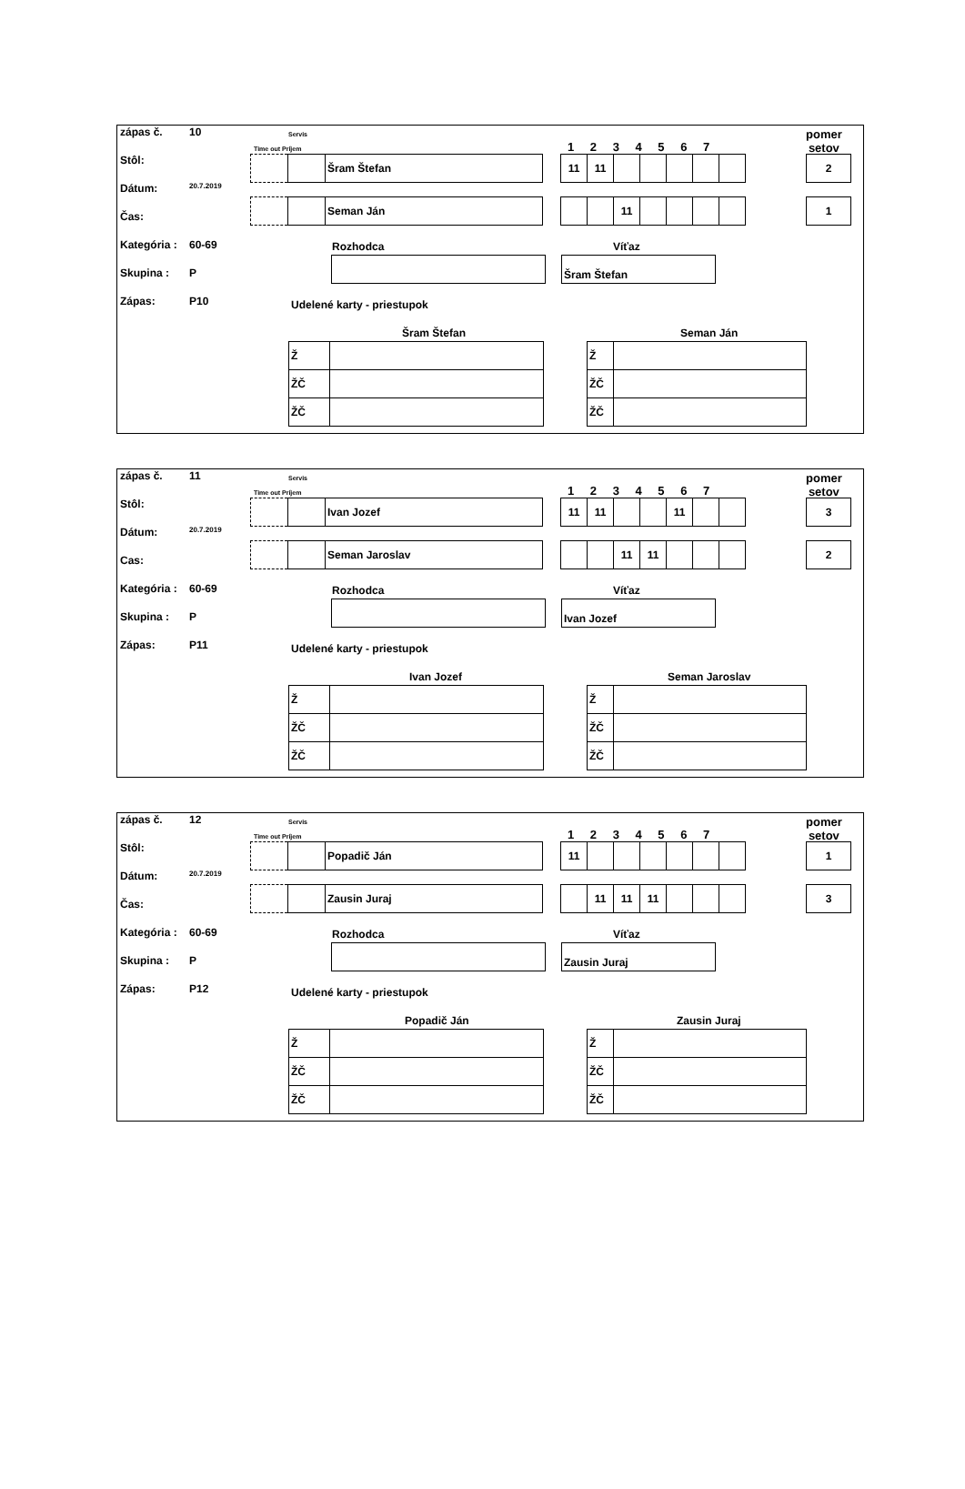zápas č. 10
Stôl:
Dátum: 20.7.2019
Čas:
Kategória : 60-69
Skupina : P
Zápas: P10
Servis
Time out Príjem 1 2 3 4 5 6 7
pomer
setov
| | | Šram Štefan |
| 11 | 11 | | | | | |
| 2 |
| | | Seman Ján |
| | | 11 | | | | |
| 1 |
Rozhodca Víťaz
Šram Štefan
Udelené karty - priestupok
Šram Štefan Seman Ján
| Ž | |
| ŽČ | |
| ŽČ | |
| Ž | |
| ŽČ | |
| ŽČ | |
zápas č. 11
Stôl:
Dátum: 20.7.2019
Cas:
Kategória : 60-69
Skupina : P
Zápas: P11
Servis
Time out Príjem 1 2 3 4 5 6 7
pomer
setov
| | | Ivan Jozef |
| 11 | 11 | | | 11 | | |
| 3 |
| | | Seman Jaroslav |
| | | 11 | 11 | | | |
| 2 |
Rozhodca Víťaz
Ivan Jozef
Udelené karty - priestupok
Ivan Jozef Seman Jaroslav
| Ž | |
| ŽČ | |
| ŽČ | |
| Ž | |
| ŽČ | |
| ŽČ | |
zápas č. 12
Stôl:
Dátum: 20.7.2019
Čas:
Kategória : 60-69
Skupina : P
Zápas: P12
Servis
Time out Príjem 1 2 3 4 5 6 7
pomer
setov
| | | Popadič Ján |
| 11 | | | | | | |
| 1 |
| | | Zausin Juraj |
| | 11 | 11 | 11 | | | |
| 3 |
Rozhodca Víťaz
Zausin Juraj
Udelené karty - priestupok
Popadič Ján Zausin Juraj
| Ž | |
| ŽČ | |
| ŽČ | |
| Ž | |
| ŽČ | |
| ŽČ | |